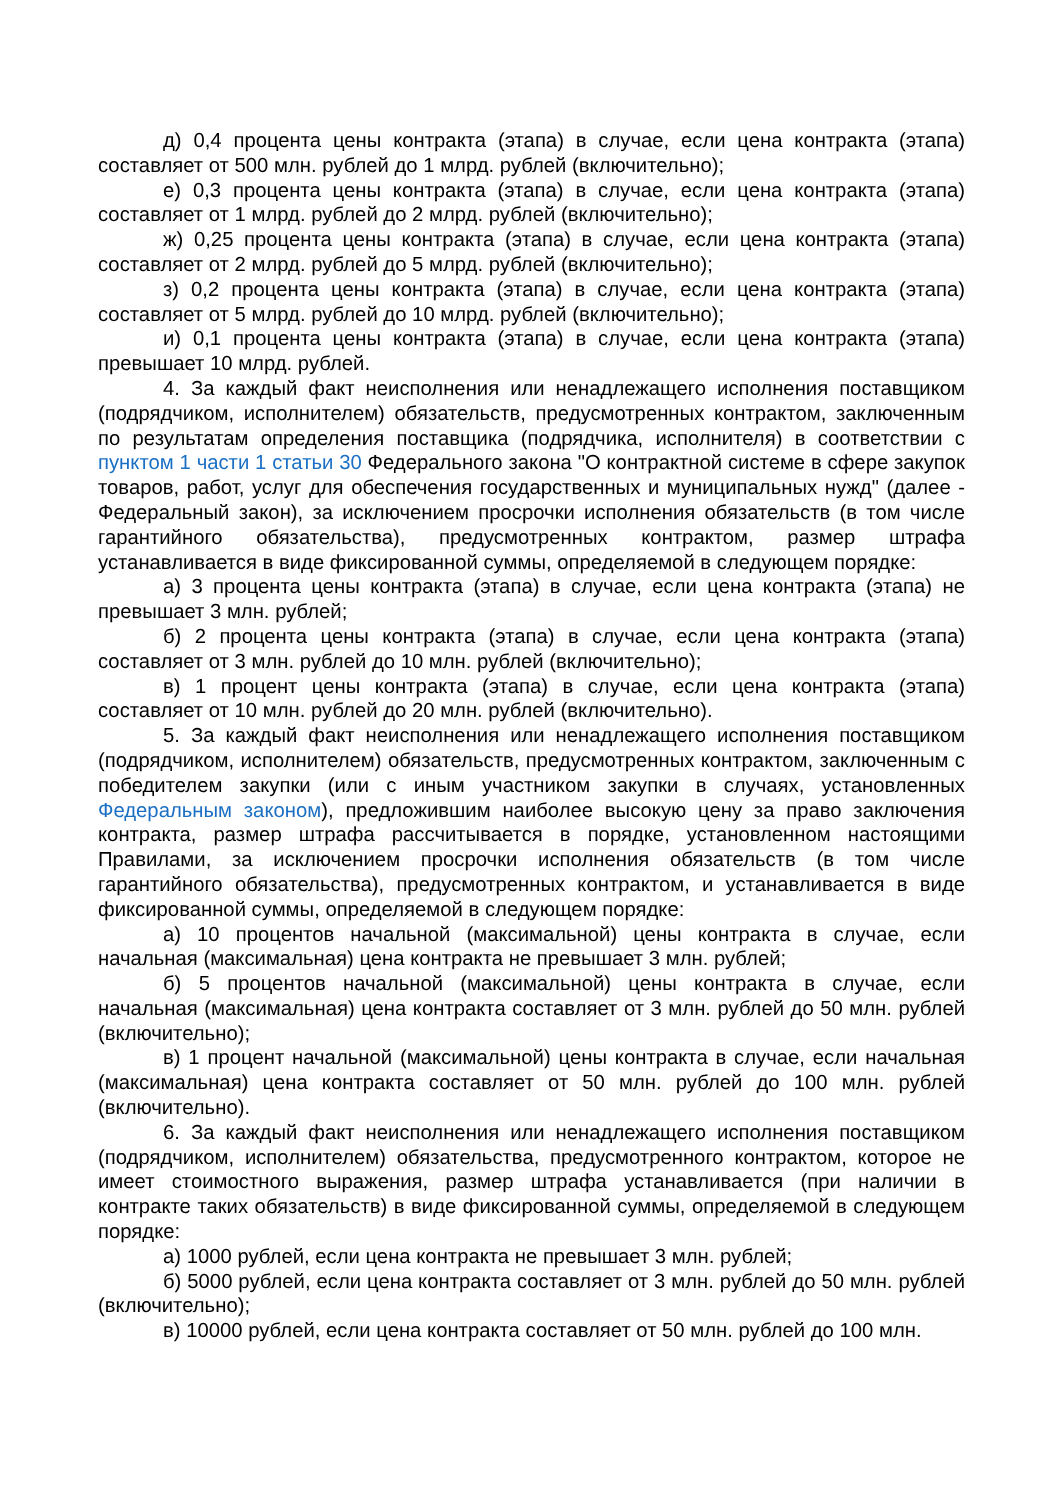д) 0,4 процента цены контракта (этапа) в случае, если цена контракта (этапа) составляет от 500 млн. рублей до 1 млрд. рублей (включительно);
е) 0,3 процента цены контракта (этапа) в случае, если цена контракта (этапа) составляет от 1 млрд. рублей до 2 млрд. рублей (включительно);
ж) 0,25 процента цены контракта (этапа) в случае, если цена контракта (этапа) составляет от 2 млрд. рублей до 5 млрд. рублей (включительно);
з) 0,2 процента цены контракта (этапа) в случае, если цена контракта (этапа) составляет от 5 млрд. рублей до 10 млрд. рублей (включительно);
и) 0,1 процента цены контракта (этапа) в случае, если цена контракта (этапа) превышает 10 млрд. рублей.
4. За каждый факт неисполнения или ненадлежащего исполнения поставщиком (подрядчиком, исполнителем) обязательств, предусмотренных контрактом, заключенным по результатам определения поставщика (подрядчика, исполнителя) в соответствии с пунктом 1 части 1 статьи 30 Федерального закона "О контрактной системе в сфере закупок товаров, работ, услуг для обеспечения государственных и муниципальных нужд" (далее - Федеральный закон), за исключением просрочки исполнения обязательств (в том числе гарантийного обязательства), предусмотренных контрактом, размер штрафа устанавливается в виде фиксированной суммы, определяемой в следующем порядке:
а) 3 процента цены контракта (этапа) в случае, если цена контракта (этапа) не превышает 3 млн. рублей;
б) 2 процента цены контракта (этапа) в случае, если цена контракта (этапа) составляет от 3 млн. рублей до 10 млн. рублей (включительно);
в) 1 процент цены контракта (этапа) в случае, если цена контракта (этапа) составляет от 10 млн. рублей до 20 млн. рублей (включительно).
5. За каждый факт неисполнения или ненадлежащего исполнения поставщиком (подрядчиком, исполнителем) обязательств, предусмотренных контрактом, заключенным с победителем закупки (или с иным участником закупки в случаях, установленных Федеральным законом), предложившим наиболее высокую цену за право заключения контракта, размер штрафа рассчитывается в порядке, установленном настоящими Правилами, за исключением просрочки исполнения обязательств (в том числе гарантийного обязательства), предусмотренных контрактом, и устанавливается в виде фиксированной суммы, определяемой в следующем порядке:
а) 10 процентов начальной (максимальной) цены контракта в случае, если начальная (максимальная) цена контракта не превышает 3 млн. рублей;
б) 5 процентов начальной (максимальной) цены контракта в случае, если начальная (максимальная) цена контракта составляет от 3 млн. рублей до 50 млн. рублей (включительно);
в) 1 процент начальной (максимальной) цены контракта в случае, если начальная (максимальная) цена контракта составляет от 50 млн. рублей до 100 млн. рублей (включительно).
6. За каждый факт неисполнения или ненадлежащего исполнения поставщиком (подрядчиком, исполнителем) обязательства, предусмотренного контрактом, которое не имеет стоимостного выражения, размер штрафа устанавливается (при наличии в контракте таких обязательств) в виде фиксированной суммы, определяемой в следующем порядке:
а) 1000 рублей, если цена контракта не превышает 3 млн. рублей;
б) 5000 рублей, если цена контракта составляет от 3 млн. рублей до 50 млн. рублей (включительно);
в) 10000 рублей, если цена контракта составляет от 50 млн. рублей до 100 млн.